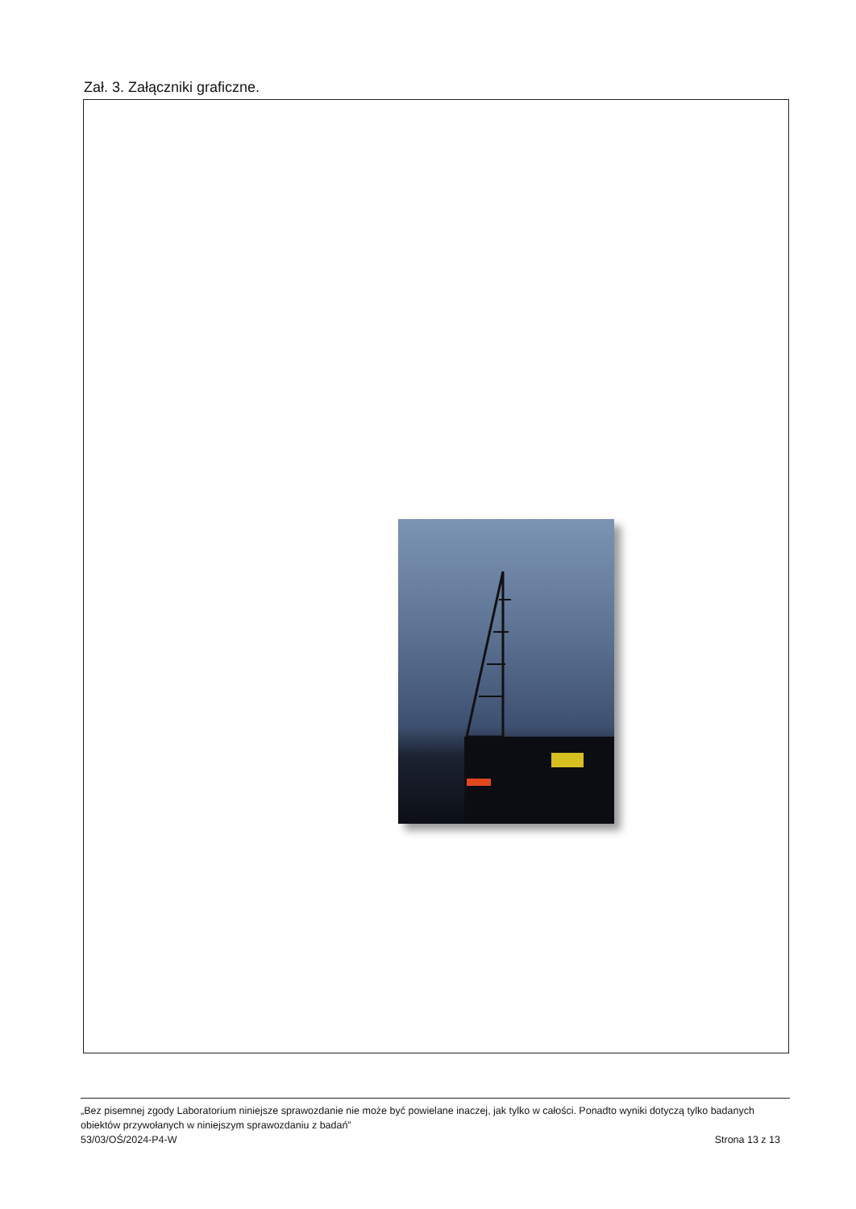Zał. 3. Załączniki graficzne.
„Bez pisemnej zgody Laboratorium niniejsze sprawozdanie nie może być powielane inaczej, jak tylko w całości. Ponadto wyniki dotyczą tylko badanych obiektów przywołanych w niniejszym sprawozdaniu z badań”
53/03/OŚ/2024-P4-W Strona 13 z 13